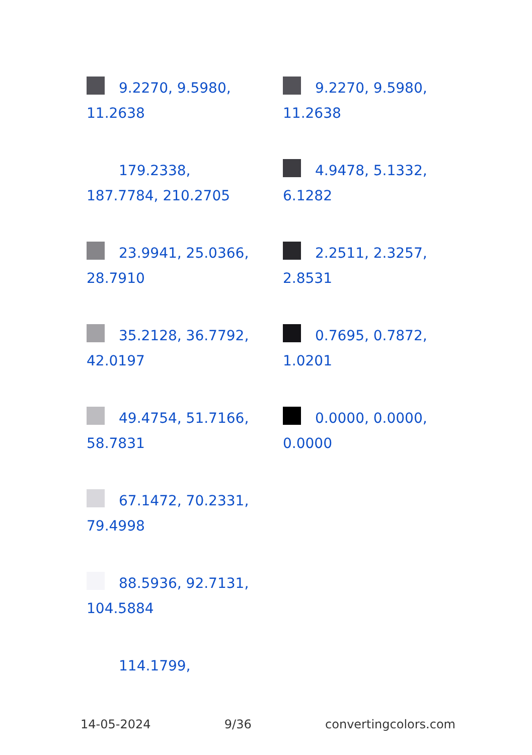9.2270, 9.5980,
11.2638
179.2338,
187.7784, 210.2705
23.9941, 25.0366,
28.7910
35.2128, 36.7792,
42.0197
49.4754, 51.7166,
58.7831
67.1472, 70.2331,
79.4998
88.5936, 92.7131,
104.5884
114.1799,
9.2270, 9.5980,
11.2638
4.9478, 5.1332,
6.1282
2.2511, 2.3257,
2.8531
0.7695, 0.7872,
1.0201
0.0000, 0.0000,
0.0000
14-05-2024 9/36 convertingcolors.com